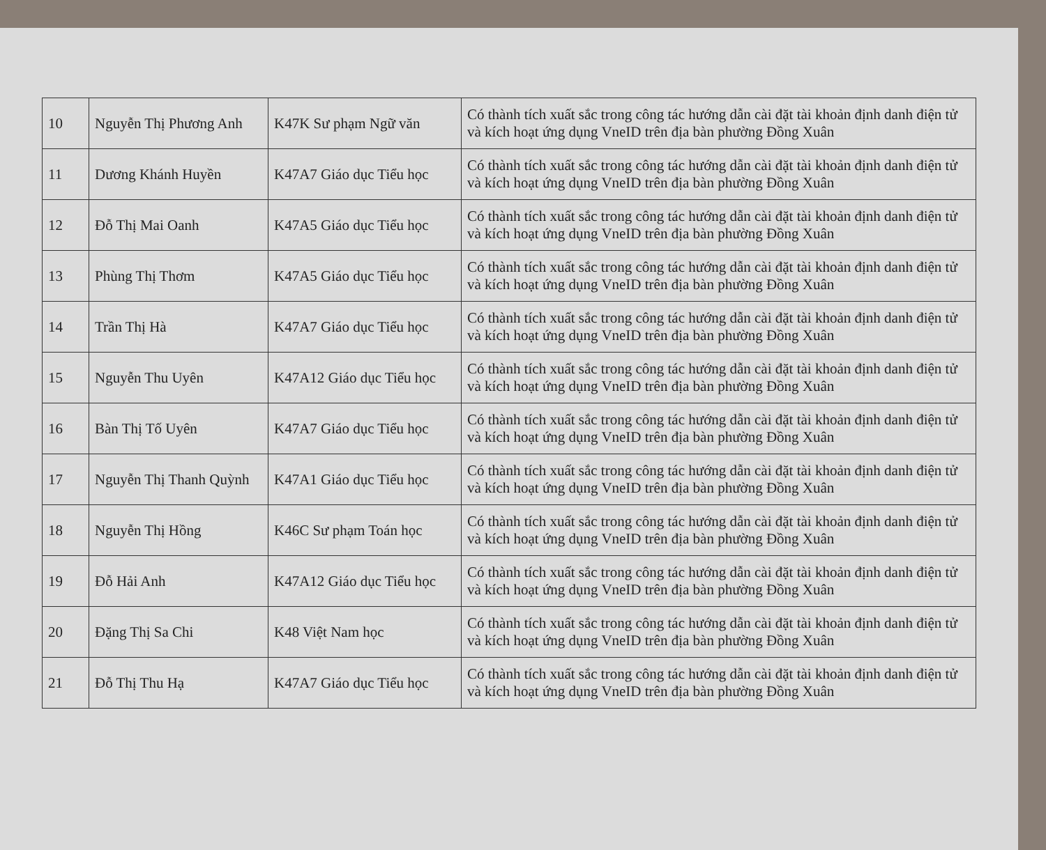| 10 | Nguyễn Thị Phương Anh | K47K Sư phạm Ngữ văn | Có thành tích xuất sắc trong công tác hướng dẫn cài đặt tài khoản định danh điện tử và kích hoạt ứng dụng VneID trên địa bàn phường Đồng Xuân |
| 11 | Dương Khánh Huyền | K47A7 Giáo dục Tiểu học | Có thành tích xuất sắc trong công tác hướng dẫn cài đặt tài khoản định danh điện tử và kích hoạt ứng dụng VneID trên địa bàn phường Đồng Xuân |
| 12 | Đỗ Thị Mai Oanh | K47A5 Giáo dục Tiểu học | Có thành tích xuất sắc trong công tác hướng dẫn cài đặt tài khoản định danh điện tử và kích hoạt ứng dụng VneID trên địa bàn phường Đồng Xuân |
| 13 | Phùng Thị Thơm | K47A5 Giáo dục Tiểu học | Có thành tích xuất sắc trong công tác hướng dẫn cài đặt tài khoản định danh điện tử và kích hoạt ứng dụng VneID trên địa bàn phường Đồng Xuân |
| 14 | Trần Thị Hà | K47A7 Giáo dục Tiểu học | Có thành tích xuất sắc trong công tác hướng dẫn cài đặt tài khoản định danh điện tử và kích hoạt ứng dụng VneID trên địa bàn phường Đồng Xuân |
| 15 | Nguyễn Thu Uyên | K47A12 Giáo dục Tiểu học | Có thành tích xuất sắc trong công tác hướng dẫn cài đặt tài khoản định danh điện tử và kích hoạt ứng dụng VneID trên địa bàn phường Đồng Xuân |
| 16 | Bàn Thị Tố Uyên | K47A7 Giáo dục Tiểu học | Có thành tích xuất sắc trong công tác hướng dẫn cài đặt tài khoản định danh điện tử và kích hoạt ứng dụng VneID trên địa bàn phường Đồng Xuân |
| 17 | Nguyễn Thị Thanh Quỳnh | K47A1 Giáo dục Tiểu học | Có thành tích xuất sắc trong công tác hướng dẫn cài đặt tài khoản định danh điện tử và kích hoạt ứng dụng VneID trên địa bàn phường Đồng Xuân |
| 18 | Nguyễn Thị Hồng | K46C Sư phạm Toán học | Có thành tích xuất sắc trong công tác hướng dẫn cài đặt tài khoản định danh điện tử và kích hoạt ứng dụng VneID trên địa bàn phường Đồng Xuân |
| 19 | Đỗ Hải Anh | K47A12 Giáo dục Tiểu học | Có thành tích xuất sắc trong công tác hướng dẫn cài đặt tài khoản định danh điện tử và kích hoạt ứng dụng VneID trên địa bàn phường Đồng Xuân |
| 20 | Đặng Thị Sa Chi | K48 Việt Nam học | Có thành tích xuất sắc trong công tác hướng dẫn cài đặt tài khoản định danh điện tử và kích hoạt ứng dụng VneID trên địa bàn phường Đồng Xuân |
| 21 | Đỗ Thị Thu Hạ | K47A7 Giáo dục Tiểu học | Có thành tích xuất sắc trong công tác hướng dẫn cài đặt tài khoản định danh điện tử và kích hoạt ứng dụng VneID trên địa bàn phường Đồng Xuân |